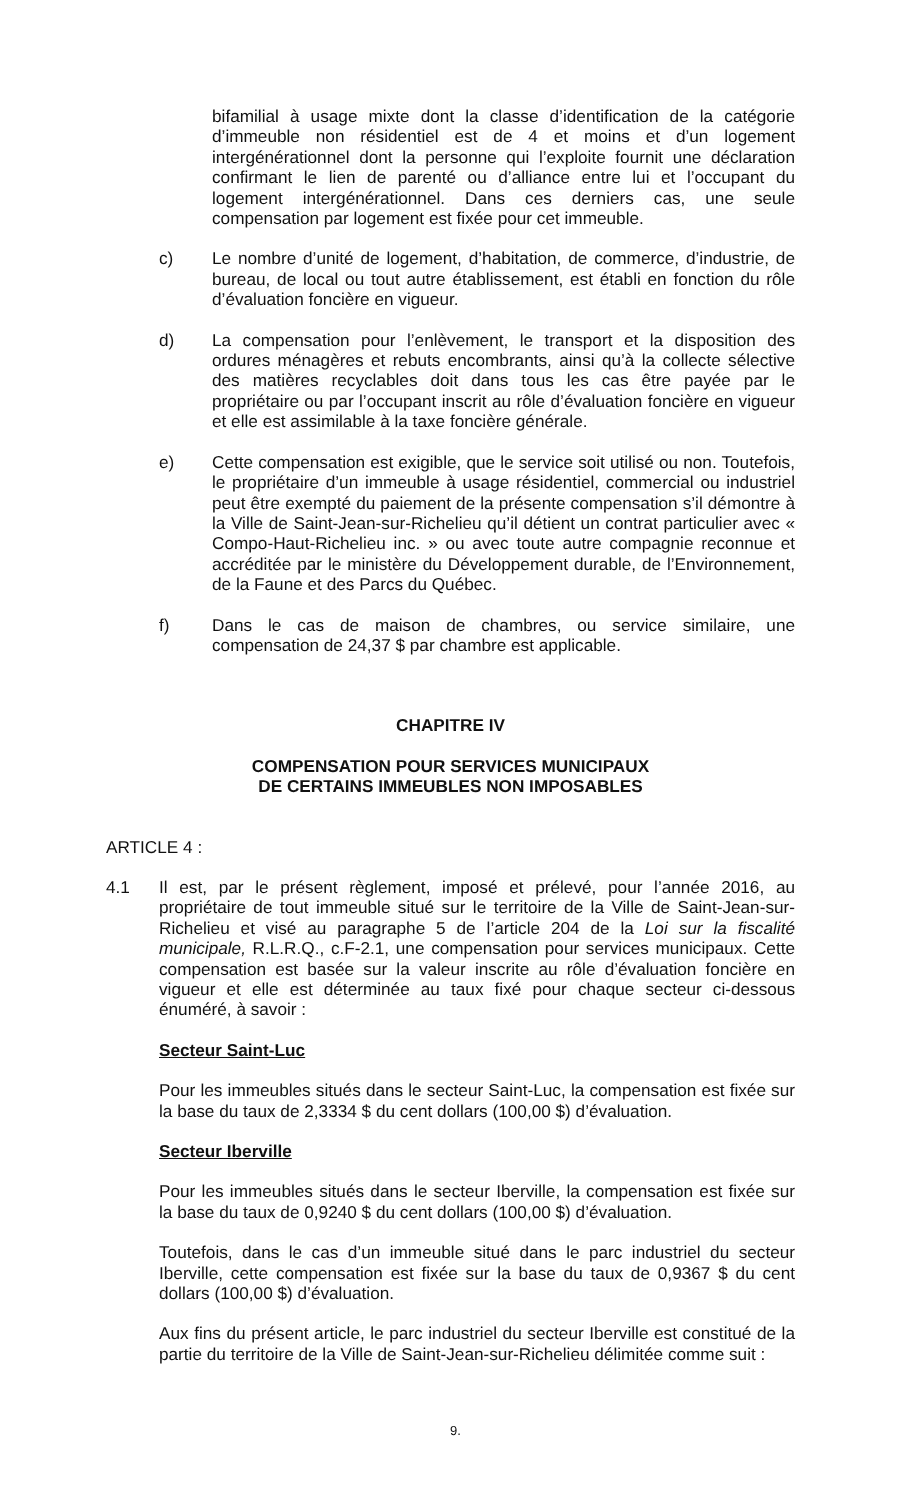bifamilial à usage mixte dont la classe d’identification de la catégorie d’immeuble non résidentiel est de 4 et moins et d’un logement intergénérationnel dont la personne qui l’exploite fournit une déclaration confirmant le lien de parenté ou d’alliance entre lui et l’occupant du logement intergénérationnel. Dans ces derniers cas, une seule compensation par logement est fixée pour cet immeuble.
c) Le nombre d’unité de logement, d’habitation, de commerce, d’industrie, de bureau, de local ou tout autre établissement, est établi en fonction du rôle d’évaluation foncière en vigueur.
d) La compensation pour l’enlèvement, le transport et la disposition des ordures ménagères et rebuts encombrants, ainsi qu’à la collecte sélective des matières recyclables doit dans tous les cas être payée par le propriétaire ou par l’occupant inscrit au rôle d’évaluation foncière en vigueur et elle est assimilable à la taxe foncière générale.
e) Cette compensation est exigible, que le service soit utilisé ou non. Toutefois, le propriétaire d’un immeuble à usage résidentiel, commercial ou industriel peut être exempté du paiement de la présente compensation s’il démontre à la Ville de Saint-Jean-sur-Richelieu qu’il détient un contrat particulier avec « Compo-Haut-Richelieu inc. » ou avec toute autre compagnie reconnue et accréditée par le ministère du Développement durable, de l’Environnement, de la Faune et des Parcs du Québec.
f) Dans le cas de maison de chambres, ou service similaire, une compensation de 24,37 $ par chambre est applicable.
CHAPITRE IV
COMPENSATION POUR SERVICES MUNICIPAUX
DE CERTAINS IMMEUBLES NON IMPOSABLES
ARTICLE 4 :
4.1 Il est, par le présent règlement, imposé et prélevé, pour l’année 2016, au propriétaire de tout immeuble situé sur le territoire de la Ville de Saint-Jean-sur-Richelieu et visé au paragraphe 5 de l’article 204 de la Loi sur la fiscalité municipale, R.L.R.Q., c.F-2.1, une compensation pour services municipaux. Cette compensation est basée sur la valeur inscrite au rôle d’évaluation foncière en vigueur et elle est déterminée au taux fixé pour chaque secteur ci-dessous énuméré, à savoir :
Secteur Saint-Luc
Pour les immeubles situés dans le secteur Saint-Luc, la compensation est fixée sur la base du taux de 2,3334 $ du cent dollars (100,00 $) d’évaluation.
Secteur Iberville
Pour les immeubles situés dans le secteur Iberville, la compensation est fixée sur la base du taux de 0,9240 $ du cent dollars (100,00 $) d’évaluation.
Toutefois, dans le cas d’un immeuble situé dans le parc industriel du secteur Iberville, cette compensation est fixée sur la base du taux de 0,9367 $ du cent dollars (100,00 $) d’évaluation.
Aux fins du présent article, le parc industriel du secteur Iberville est constitué de la partie du territoire de la Ville de Saint-Jean-sur-Richelieu délimitée comme suit :
9.